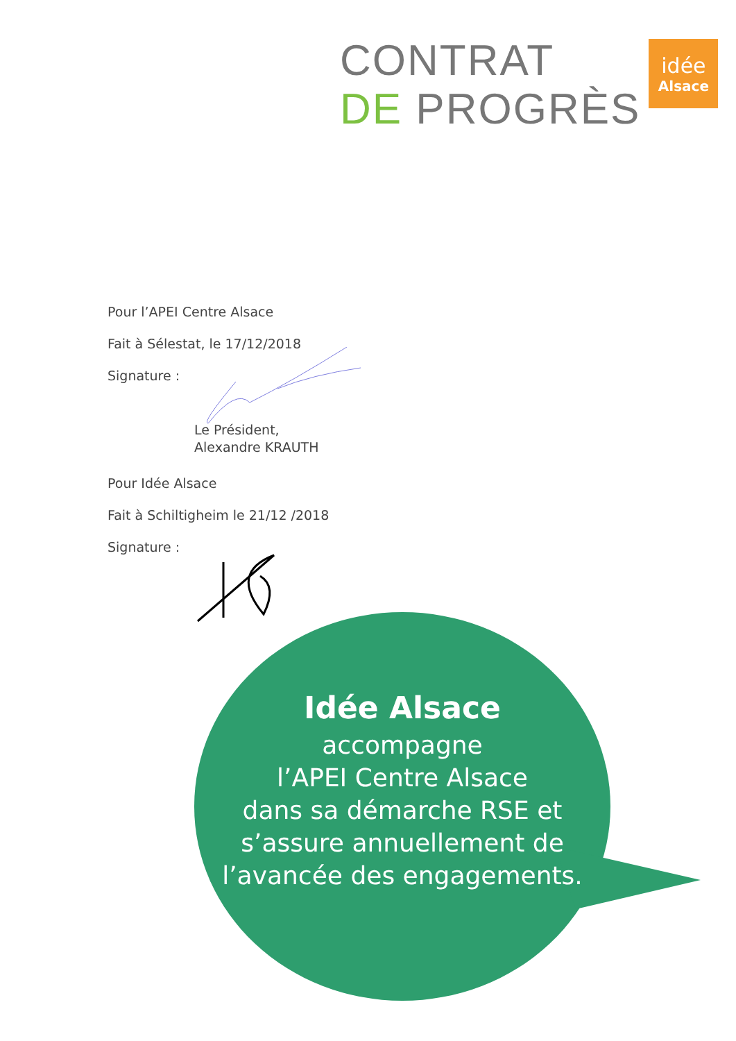CONTRAT
DE PROGRÈS
idée
Alsace
Pour l’APEI Centre Alsace
Fait à Sélestat, le 17/12/2018
Signature :
Le Président,
Alexandre KRAUTH
Pour Idée Alsace
Fait à Schiltigheim le 21/12 /2018
Signature :
Idée Alsace
accompagne
l’APEI Centre Alsace
dans sa démarche RSE et
s’assure annuellement de
l’avancée des engagements.